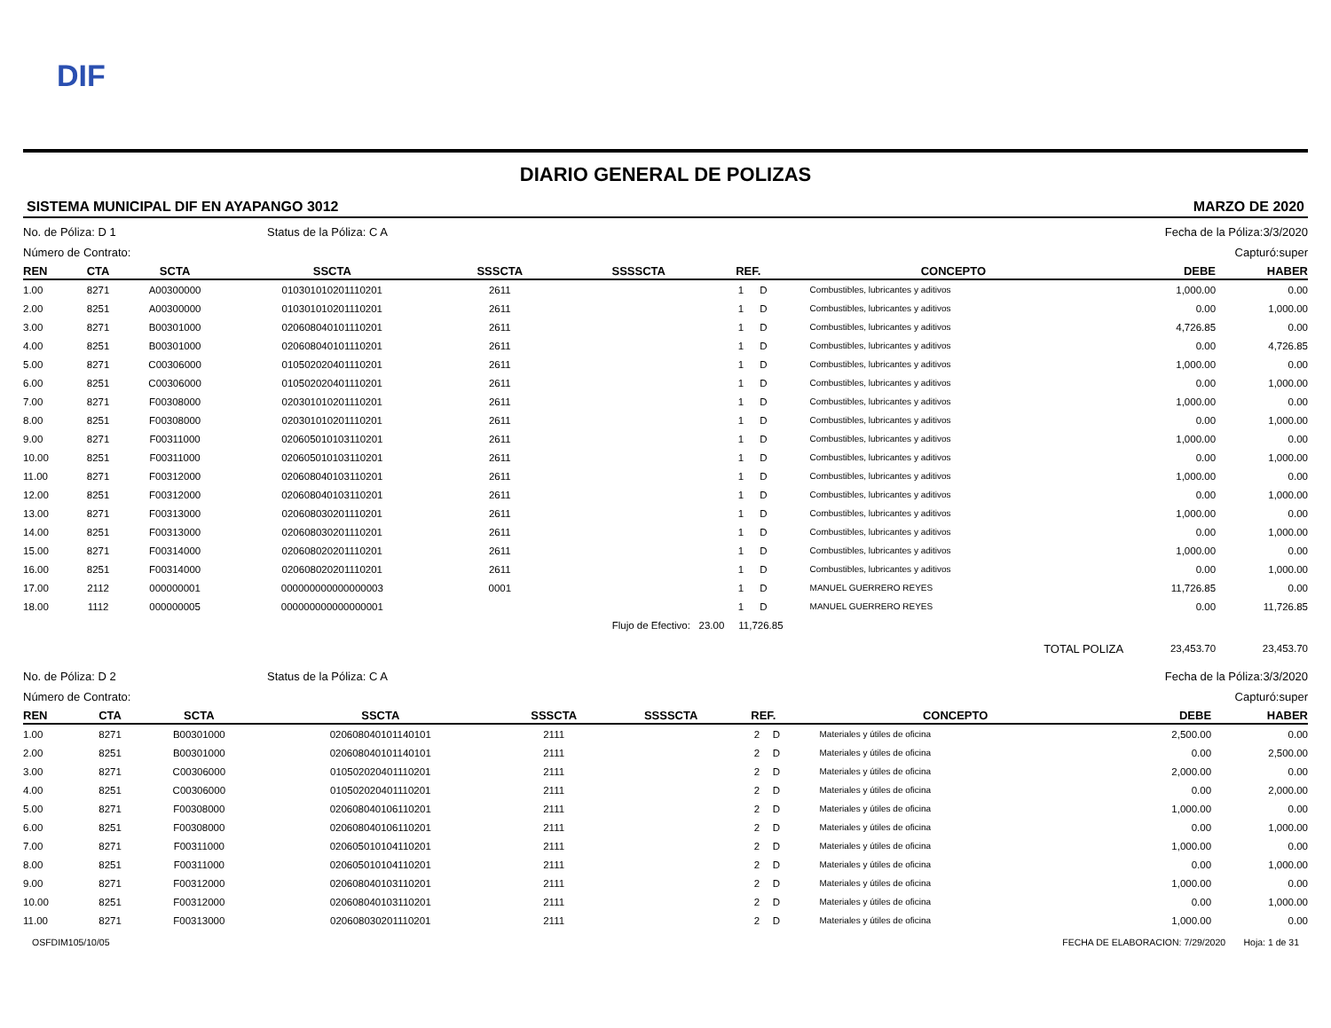DIF
DIARIO GENERAL DE POLIZAS
SISTEMA MUNICIPAL DIF EN AYAPANGO 3012 MARZO DE 2020
No. de Póliza: D 1 Status de la Póliza: C A Fecha de la Póliza:3/3/2020
Número de Contrato: Capturó:super
| REN | CTA | SCTA | SSCTA | SSSCTA | SSSSCTA | REF. | | CONCEPTO | DEBE | HABER |
| --- | --- | --- | --- | --- | --- | --- | --- | --- | --- | --- |
| 1.00 | 8271 | A00300000 | 010301010201110201 | 2611 | | 1 | D | Combustibles, lubricantes y aditivos | 1,000.00 | 0.00 |
| 2.00 | 8251 | A00300000 | 010301010201110201 | 2611 | | 1 | D | Combustibles, lubricantes y aditivos | 0.00 | 1,000.00 |
| 3.00 | 8271 | B00301000 | 020608040101110201 | 2611 | | 1 | D | Combustibles, lubricantes y aditivos | 4,726.85 | 0.00 |
| 4.00 | 8251 | B00301000 | 020608040101110201 | 2611 | | 1 | D | Combustibles, lubricantes y aditivos | 0.00 | 4,726.85 |
| 5.00 | 8271 | C00306000 | 010502020401110201 | 2611 | | 1 | D | Combustibles, lubricantes y aditivos | 1,000.00 | 0.00 |
| 6.00 | 8251 | C00306000 | 010502020401110201 | 2611 | | 1 | D | Combustibles, lubricantes y aditivos | 0.00 | 1,000.00 |
| 7.00 | 8271 | F00308000 | 020301010201110201 | 2611 | | 1 | D | Combustibles, lubricantes y aditivos | 1,000.00 | 0.00 |
| 8.00 | 8251 | F00308000 | 020301010201110201 | 2611 | | 1 | D | Combustibles, lubricantes y aditivos | 0.00 | 1,000.00 |
| 9.00 | 8271 | F00311000 | 020605010103110201 | 2611 | | 1 | D | Combustibles, lubricantes y aditivos | 1,000.00 | 0.00 |
| 10.00 | 8251 | F00311000 | 020605010103110201 | 2611 | | 1 | D | Combustibles, lubricantes y aditivos | 0.00 | 1,000.00 |
| 11.00 | 8271 | F00312000 | 020608040103110201 | 2611 | | 1 | D | Combustibles, lubricantes y aditivos | 1,000.00 | 0.00 |
| 12.00 | 8251 | F00312000 | 020608040103110201 | 2611 | | 1 | D | Combustibles, lubricantes y aditivos | 0.00 | 1,000.00 |
| 13.00 | 8271 | F00313000 | 020608030201110201 | 2611 | | 1 | D | Combustibles, lubricantes y aditivos | 1,000.00 | 0.00 |
| 14.00 | 8251 | F00313000 | 020608030201110201 | 2611 | | 1 | D | Combustibles, lubricantes y aditivos | 0.00 | 1,000.00 |
| 15.00 | 8271 | F00314000 | 020608020201110201 | 2611 | | 1 | D | Combustibles, lubricantes y aditivos | 1,000.00 | 0.00 |
| 16.00 | 8251 | F00314000 | 020608020201110201 | 2611 | | 1 | D | Combustibles, lubricantes y aditivos | 0.00 | 1,000.00 |
| 17.00 | 2112 | 000000001 | 000000000000000003 | 0001 | | 1 | D | MANUEL GUERRERO REYES | 11,726.85 | 0.00 |
| 18.00 | 1112 | 000000005 | 000000000000000001 | | | 1 | D | MANUEL GUERRERO REYES | 0.00 | 11,726.85 |
| | | | | Flujo de Efectivo: 23.00 11,726.85 | | | | | | |
| | | | | | | | | TOTAL POLIZA | 23,453.70 | 23,453.70 |
No. de Póliza: D 2 Status de la Póliza: C A Fecha de la Póliza:3/3/2020
Número de Contrato: Capturó:super
| REN | CTA | SCTA | SSCTA | SSSCTA | SSSSCTA | REF. | | CONCEPTO | DEBE | HABER |
| --- | --- | --- | --- | --- | --- | --- | --- | --- | --- | --- |
| 1.00 | 8271 | B00301000 | 020608040101140101 | 2111 | | 2 | D | Materiales y útiles de oficina | 2,500.00 | 0.00 |
| 2.00 | 8251 | B00301000 | 020608040101140101 | 2111 | | 2 | D | Materiales y útiles de oficina | 0.00 | 2,500.00 |
| 3.00 | 8271 | C00306000 | 010502020401110201 | 2111 | | 2 | D | Materiales y útiles de oficina | 2,000.00 | 0.00 |
| 4.00 | 8251 | C00306000 | 010502020401110201 | 2111 | | 2 | D | Materiales y útiles de oficina | 0.00 | 2,000.00 |
| 5.00 | 8271 | F00308000 | 020608040106110201 | 2111 | | 2 | D | Materiales y útiles de oficina | 1,000.00 | 0.00 |
| 6.00 | 8251 | F00308000 | 020608040106110201 | 2111 | | 2 | D | Materiales y útiles de oficina | 0.00 | 1,000.00 |
| 7.00 | 8271 | F00311000 | 020605010104110201 | 2111 | | 2 | D | Materiales y útiles de oficina | 1,000.00 | 0.00 |
| 8.00 | 8251 | F00311000 | 020605010104110201 | 2111 | | 2 | D | Materiales y útiles de oficina | 0.00 | 1,000.00 |
| 9.00 | 8271 | F00312000 | 020608040103110201 | 2111 | | 2 | D | Materiales y útiles de oficina | 1,000.00 | 0.00 |
| 10.00 | 8251 | F00312000 | 020608040103110201 | 2111 | | 2 | D | Materiales y útiles de oficina | 0.00 | 1,000.00 |
| 11.00 | 8271 | F00313000 | 020608030201110201 | 2111 | | 2 | D | Materiales y útiles de oficina | 1,000.00 | 0.00 |
OSFDIM105/10/05 FECHA DE ELABORACION: 7/29/2020 Hoja: 1 de 31